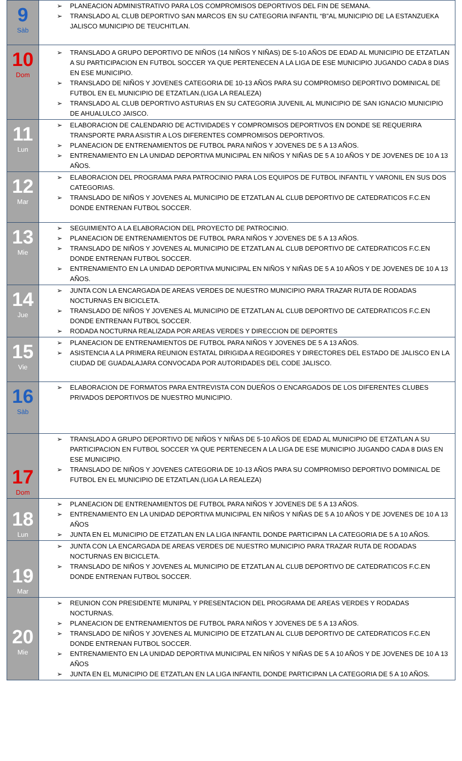| 9 Sàb | PLANEACION ADMINISTRATIVO PARA LOS COMPROMISOS DEPORTIVOS DEL FIN DE SEMANA. TRANSLADO AL CLUB DEPORTIVO SAN MARCOS EN SU CATEGORIA INFANTIL “B”AL MUNICIPIO DE LA ESTANZUEKA JALISCO MUNICIPIO DE TEUCHITLAN. |
| 10 Dom | TRANSLADO A GRUPO DEPORTIVO DE NIÑOS (14 NIÑOS Y NIÑAS) DE 5-10 AÑOS DE EDAD AL MUNICIPIO DE ETZATLAN A SU PARTICIPACION EN FUTBOL SOCCER YA QUE PERTENECEN A LA LIGA DE ESE MUNICIPIO JUGANDO CADA 8 DIAS EN ESE MUNICIPIO. TRANSLADO DE NIÑOS Y JOVENES CATEGORIA DE 10-13 AÑOS PARA SU COMPROMISO DEPORTIVO DOMINICAL DE FUTBOL EN EL MUNICIPIO DE ETZATLAN.(LIGA LA REALEZA) TRANSLADO AL CLUB DEPORTIVO ASTURIAS EN SU CATEGORIA JUVENIL AL MUNICIPIO DE SAN IGNACIO MUNICIPIO DE AHUALULCO JAISCO. |
| 11 Lun | ELABORACION DE CALENDARIO DE ACTIVIDADES Y COMPROMISOS DEPORTIVOS EN DONDE SE REQUERIRA TRANSPORTE PARA ASISTIR A LOS DIFERENTES COMPROMISOS DEPORTIVOS. PLANEACION DE ENTRENAMIENTOS DE FUTBOL PARA NIÑOS Y JOVENES DE 5 A 13 AÑOS. ENTRENAMIENTO EN LA UNIDAD DEPORTIVA MUNICIPAL EN NIÑOS Y NIÑAS DE 5 A 10 AÑOS Y DE JOVENES DE 10 A 13 AÑOS. |
| 12 Mar | ELABORACION DEL PROGRAMA PARA PATROCINIO PARA LOS EQUIPOS DE FUTBOL INFANTIL Y VARONIL EN SUS DOS CATEGORIAS. TRANSLADO DE NIÑOS Y JOVENES AL MUNICIPIO DE ETZATLAN AL CLUB DEPORTIVO DE CATEDRATICOS F.C.EN DONDE ENTRENAN FUTBOL SOCCER. |
| 13 Mie | SEGUIMIENTO A LA ELABORACION DEL PROYECTO DE PATROCINIO. PLANEACION DE ENTRENAMIENTOS DE FUTBOL PARA NIÑOS Y JOVENES DE 5 A 13 AÑOS. TRANSLADO DE NIÑOS Y JOVENES AL MUNICIPIO DE ETZATLAN AL CLUB DEPORTIVO DE CATEDRATICOS F.C.EN DONDE ENTRENAN FUTBOL SOCCER. ENTRENAMIENTO EN LA UNIDAD DEPORTIVA MUNICIPAL EN NIÑOS Y NIÑAS DE 5 A 10 AÑOS Y DE JOVENES DE 10 A 13 AÑOS. |
| 14 Jue | JUNTA CON LA ENCARGADA DE AREAS VERDES DE NUESTRO MUNICIPIO PARA TRAZAR RUTA DE RODADAS NOCTURNAS EN BICICLETA. TRANSLADO DE NIÑOS Y JOVENES AL MUNICIPIO DE ETZATLAN AL CLUB DEPORTIVO DE CATEDRATICOS F.C.EN DONDE ENTRENAN FUTBOL SOCCER. RODADA NOCTURNA REALIZADA POR AREAS VERDES Y DIRECCION DE DEPORTES |
| 15 Vie | PLANEACION DE ENTRENAMIENTOS DE FUTBOL PARA NIÑOS Y JOVENES DE 5 A 13 AÑOS. ASISTENCIA A LA PRIMERA REUNION ESTATAL DIRIGIDA A REGIDORES Y DIRECTORES DEL ESTADO DE JALISCO EN LA CIUDAD DE GUADALAJARA CONVOCADA POR AUTORIDADES DEL CODE JALISCO. |
| 16 Sàb | ELABORACION DE FORMATOS PARA ENTREVISTA CON DUEÑOS O ENCARGADOS DE LOS DIFERENTES CLUBES PRIVADOS DEPORTIVOS DE NUESTRO MUNICIPIO. |
| 17 Dom | TRANSLADO A GRUPO DEPORTIVO DE NIÑOS Y NIÑAS DE 5-10 AÑOS DE EDAD AL MUNICIPIO DE ETZATLAN A SU PARTICIPACION EN FUTBOL SOCCER YA QUE PERTENECEN A LA LIGA DE ESE MUNICIPIO JUGANDO CADA 8 DIAS EN ESE MUNICIPIO. TRANSLADO DE NIÑOS Y JOVENES CATEGORIA DE 10-13 AÑOS PARA SU COMPROMISO DEPORTIVO DOMINICAL DE FUTBOL EN EL MUNICIPIO DE ETZATLAN.(LIGA LA REALEZA) |
| 18 Lun | PLANEACION DE ENTRENAMIENTOS DE FUTBOL PARA NIÑOS Y JOVENES DE 5 A 13 AÑOS. ENTRENAMIENTO EN LA UNIDAD DEPORTIVA MUNICIPAL EN NIÑOS Y NIÑAS DE 5 A 10 AÑOS Y DE JOVENES DE 10 A 13 AÑOS JUNTA EN EL MUNICIPIO DE ETZATLAN EN LA LIGA INFANTIL DONDE PARTICIPAN LA CATEGORIA DE 5 A 10 AÑOS. |
| 19 Mar | JUNTA CON LA ENCARGADA DE AREAS VERDES DE NUESTRO MUNICIPIO PARA TRAZAR RUTA DE RODADAS NOCTURNAS EN BICICLETA. TRANSLADO DE NIÑOS Y JOVENES AL MUNICIPIO DE ETZATLAN AL CLUB DEPORTIVO DE CATEDRATICOS F.C.EN DONDE ENTRENAN FUTBOL SOCCER. |
| 20 Mie | REUNION CON PRESIDENTE MUNIPAL Y PRESENTACION DEL PROGRAMA DE AREAS VERDES Y RODADAS NOCTURNAS. PLANEACION DE ENTRENAMIENTOS DE FUTBOL PARA NIÑOS Y JOVENES DE 5 A 13 AÑOS. TRANSLADO DE NIÑOS Y JOVENES AL MUNICIPIO DE ETZATLAN AL CLUB DEPORTIVO DE CATEDRATICOS F.C.EN DONDE ENTRENAN FUTBOL SOCCER. ENTRENAMIENTO EN LA UNIDAD DEPORTIVA MUNICIPAL EN NIÑOS Y NIÑAS DE 5 A 10 AÑOS Y DE JOVENES DE 10 A 13 AÑOS JUNTA EN EL MUNICIPIO DE ETZATLAN EN LA LIGA INFANTIL DONDE PARTICIPAN LA CATEGORIA DE 5 A 10 AÑOS. |